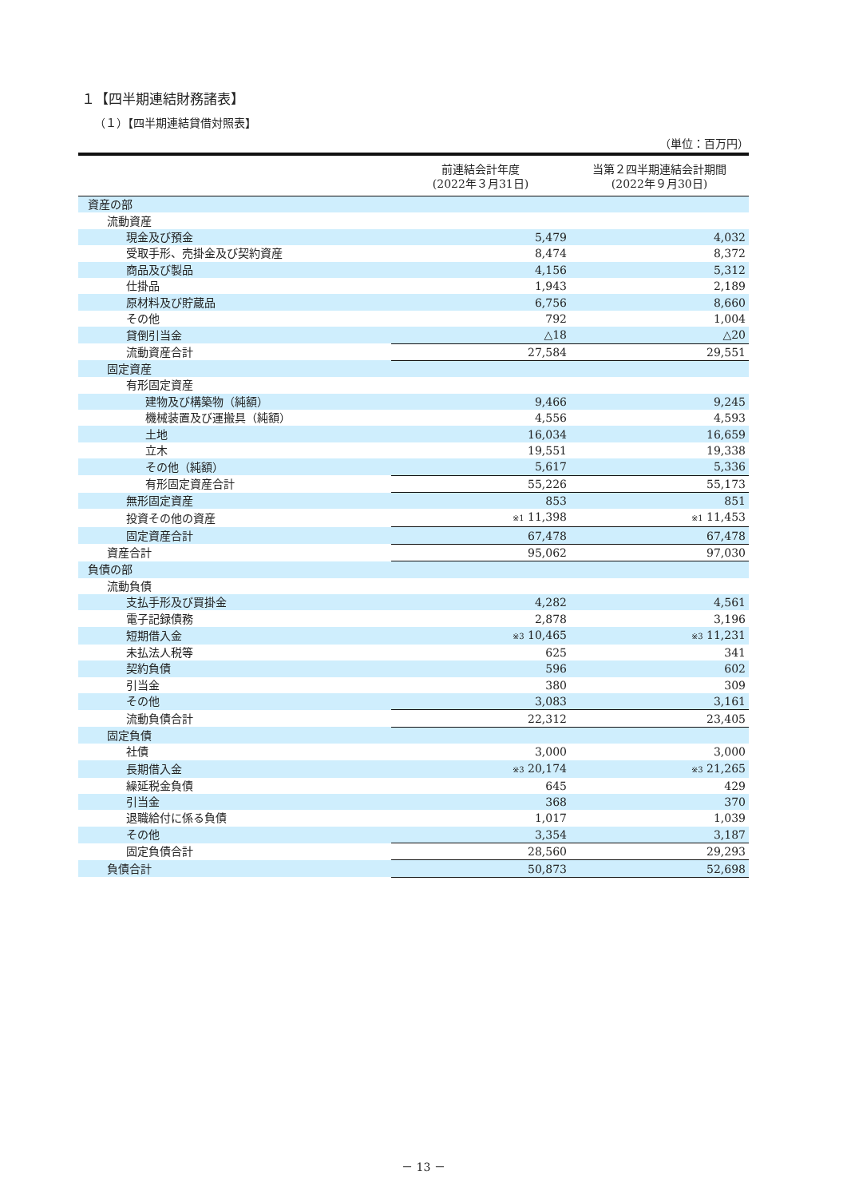１【四半期連結財務諸表】
（１）【四半期連結貸借対照表】
（単位：百万円）
| | 前連結会計年度 (2022年３月31日) | 当第２四半期連結会計期間 (2022年９月30日) |
| --- | --- | --- |
| 資産の部 | | |
| 流動資産 | | |
| 現金及び預金 | 5,479 | 4,032 |
| 受取手形、売掛金及び契約資産 | 8,474 | 8,372 |
| 商品及び製品 | 4,156 | 5,312 |
| 仕掛品 | 1,943 | 2,189 |
| 原材料及び貯蔵品 | 6,756 | 8,660 |
| その他 | 792 | 1,004 |
| 貸倒引当金 | △18 | △20 |
| 流動資産合計 | 27,584 | 29,551 |
| 固定資産 | | |
| 有形固定資産 | | |
| 建物及び構築物（純額） | 9,466 | 9,245 |
| 機械装置及び運搬具（純額） | 4,556 | 4,593 |
| 土地 | 16,034 | 16,659 |
| 立木 | 19,551 | 19,338 |
| その他（純額） | 5,617 | 5,336 |
| 有形固定資産合計 | 55,226 | 55,173 |
| 無形固定資産 | 853 | 851 |
| 投資その他の資産 | ※1 11,398 | ※1 11,453 |
| 固定資産合計 | 67,478 | 67,478 |
| 資産合計 | 95,062 | 97,030 |
| 負債の部 | | |
| 流動負債 | | |
| 支払手形及び買掛金 | 4,282 | 4,561 |
| 電子記録債務 | 2,878 | 3,196 |
| 短期借入金 | ※3 10,465 | ※3 11,231 |
| 未払法人税等 | 625 | 341 |
| 契約負債 | 596 | 602 |
| 引当金 | 380 | 309 |
| その他 | 3,083 | 3,161 |
| 流動負債合計 | 22,312 | 23,405 |
| 固定負債 | | |
| 社債 | 3,000 | 3,000 |
| 長期借入金 | ※3 20,174 | ※3 21,265 |
| 繰延税金負債 | 645 | 429 |
| 引当金 | 368 | 370 |
| 退職給付に係る負債 | 1,017 | 1,039 |
| その他 | 3,354 | 3,187 |
| 固定負債合計 | 28,560 | 29,293 |
| 負債合計 | 50,873 | 52,698 |
－ 13 －